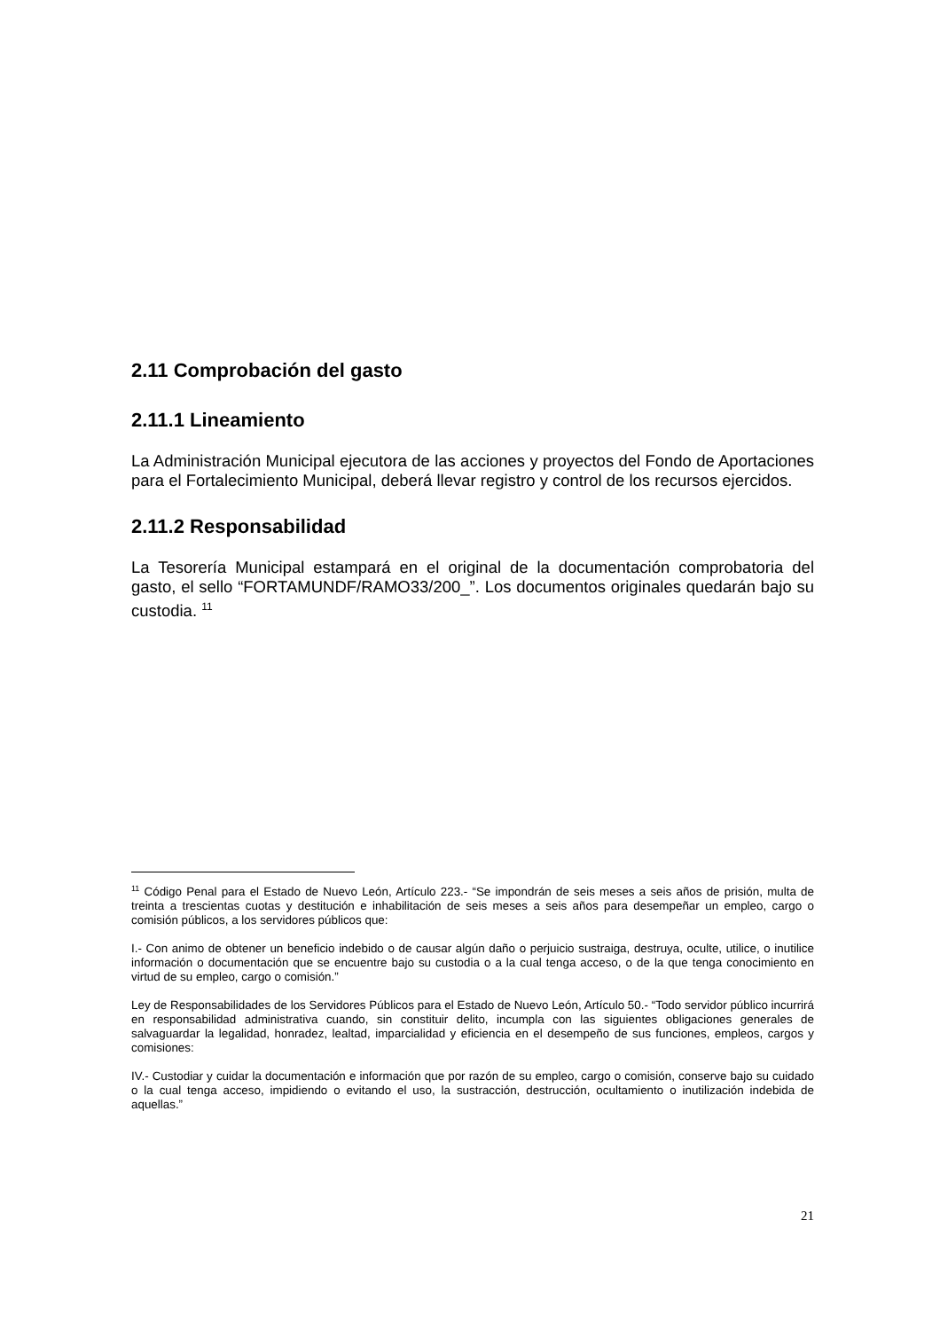2.11 Comprobación del gasto
2.11.1 Lineamiento
La Administración Municipal ejecutora de las acciones y proyectos del Fondo de Aportaciones para el Fortalecimiento Municipal, deberá llevar registro y control de los recursos ejercidos.
2.11.2 Responsabilidad
La Tesorería Municipal estampará en el original de la documentación comprobatoria del gasto, el sello “FORTAMUNDF/RAMO33/200_”. Los documentos originales quedarán bajo su custodia. <sup>11</sup>
<sup>11</sup> Código Penal para el Estado de Nuevo León, Artículo 223.- “Se impondrán de seis meses a seis años de prisión, multa de treinta a trescientas cuotas y destitución e inhabilitación de seis meses a seis años para desempeñar un empleo, cargo o comisión públicos, a los servidores públicos que:
I.- Con animo de obtener un beneficio indebido o de causar algún daño o perjuicio sustraiga, destruya, oculte, utilice, o inutilice información o documentación que se encuentre bajo su custodia o a la cual tenga acceso, o de la que tenga conocimiento en virtud de su empleo, cargo o comisión.”
Ley de Responsabilidades de los Servidores Públicos para el Estado de Nuevo León, Artículo 50.- “Todo servidor público incurrirá en responsabilidad administrativa cuando, sin constituir delito, incumpla con las siguientes obligaciones generales de salvaguardar la legalidad, honradez, lealtad, imparcialidad y eficiencia en el desempeño de sus funciones, empleos, cargos y comisiones:
IV.- Custodiar y cuidar la documentación e información que por razón de su empleo, cargo o comisión, conserve bajo su cuidado o la cual tenga acceso, impidiendo o evitando el uso, la sustracción, destrucción, ocultamiento o inutilización indebida de aquellas.”
21